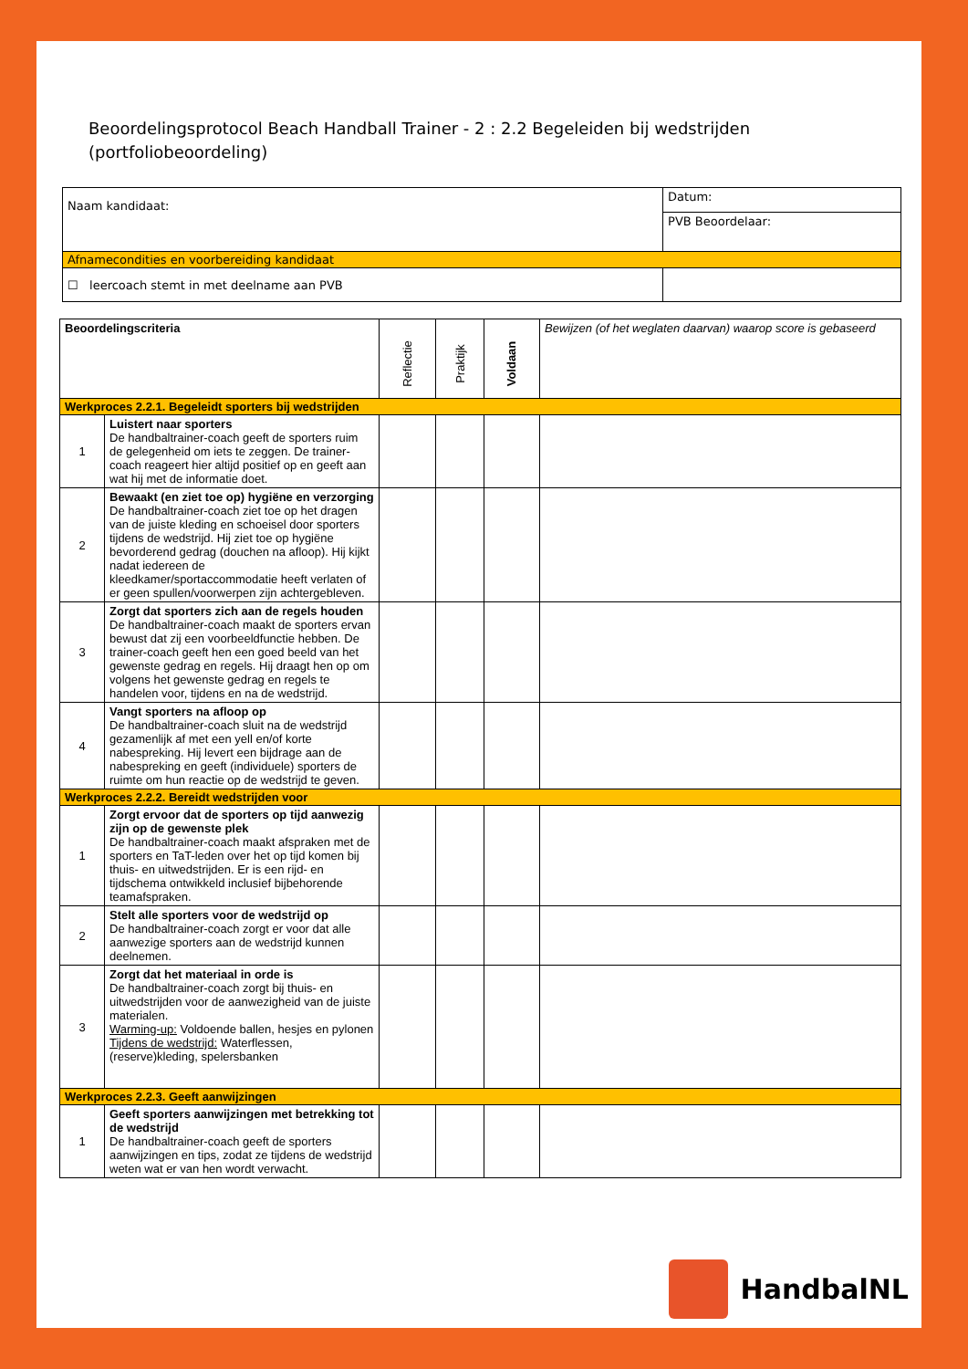Beoordelingsprotocol Beach Handball Trainer - 2 : 2.2 Begeleiden bij wedstrijden (portfoliobeoordeling)
| Naam kandidaat: | Datum: |
| | PVB Beoordelaar: |
| Afnamecondities en voorbereiding kandidaat | |
| ☐ leercoach stemt in met deelname aan PVB | |
| Beoordelingscriteria | | Reflectie | Praktijk | Voldaan | Bewijzen (of het weglaten daarvan) waarop score is gebaseerd |
| --- | --- | --- | --- | --- | --- |
| Werkproces 2.2.1. Begeleidt sporters bij wedstrijden | | | | | |
| 1 | Luistert naar sporters De handbaltrainer-coach geeft de sporters ruim de gelegenheid om iets te zeggen. De trainer-coach reageert hier altijd positief op en geeft aan wat hij met de informatie doet. | | | | |
| 2 | Bewaakt (en ziet toe op) hygiëne en verzorging De handbaltrainer-coach ziet toe op het dragen van de juiste kleding en schoeisel door sporters tijdens de wedstrijd. Hij ziet toe op hygiëne bevorderend gedrag (douchen na afloop). Hij kijkt nadat iedereen de kleedkamer/sportaccommodatie heeft verlaten of er geen spullen/voorwerpen zijn achtergebleven. | | | | |
| 3 | Zorgt dat sporters zich aan de regels houden De handbaltrainer-coach maakt de sporters ervan bewust dat zij een voorbeeldfunctie hebben. De trainer-coach geeft hen een goed beeld van het gewenste gedrag en regels. Hij draagt hen op om volgens het gewenste gedrag en regels te handelen voor, tijdens en na de wedstrijd. | | | | |
| 4 | Vangt sporters na afloop op De handbaltrainer-coach sluit na de wedstrijd gezamenlijk af met een yell en/of korte nabespreking. Hij levert een bijdrage aan de nabespreking en geeft (individuele) sporters de ruimte om hun reactie op de wedstrijd te geven. | | | | |
| Werkproces 2.2.2. Bereidt wedstrijden voor | | | | | |
| 1 | Zorgt ervoor dat de sporters op tijd aanwezig zijn op de gewenste plek De handbaltrainer-coach maakt afspraken met de sporters en TaT-leden over het op tijd komen bij thuis- en uitwedstrijden. Er is een rijd- en tijdschema ontwikkeld inclusief bijbehorende teamafspraken. | | | | |
| 2 | Stelt alle sporters voor de wedstrijd op De handbaltrainer-coach zorgt er voor dat alle aanwezige sporters aan de wedstrijd kunnen deelnemen. | | | | |
| 3 | Zorgt dat het materiaal in orde is De handbaltrainer-coach zorgt bij thuis- en uitwedstrijden voor de aanwezigheid van de juiste materialen. Warming-up: Voldoende ballen, hesjes en pylonen Tijdens de wedstrijd: Waterflessen, (reserve)kleding, spelersbanken | | | | |
| Werkproces 2.2.3. Geeft aanwijzingen | | | | | |
| 1 | Geeft sporters aanwijzingen met betrekking tot de wedstrijd De handbaltrainer-coach geeft de sporters aanwijzingen en tips, zodat ze tijdens de wedstrijd weten wat er van hen wordt verwacht. | | | | |
HandbalNL